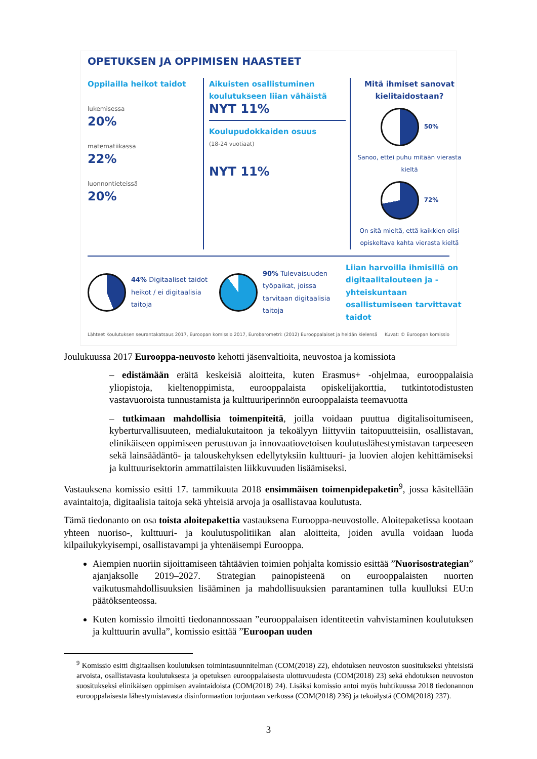OPETUKSEN JA OPPIMISEN HAASTEET
Oppilailla heikot taidot
lukemisessa
20%
matematiikassa
22%
luonnontieteissä
20%
Aikuisten osallistuminen koulutukseen liian vähäistä
NYT 11%
Koulupudokkaiden osuus
(18-24 vuotiaat)
NYT 11%
Mitä ihmiset sanovat kielitaidostaan?
50%
Sanoo, ettei puhu mitään vierasta kieltä
72%
On sitä mieltä, että kaikkien olisi opiskeltava kahta vierasta kieltä
44% Digitaaliset taidot heikot / ei digitaalisia taitoja
90% Tulevaisuuden työpaikat, joissa tarvitaan digitaalisia taitoja
Liian harvoilla ihmisillä on digitaalitalouteen ja -yhteiskuntaan osallistumiseen tarvittavat taidot
Lähteet Koulutuksen seurantakatsaus 2017, Euroopan komissio 2017, Eurobarometri: (2012) Eurooppalaiset ja heidän kielensä Kuvat: © Euroopan komissio
Joulukuussa 2017 Eurooppa-neuvosto kehotti jäsenvaltioita, neuvostoa ja komissiota
– edistämään eräitä keskeisiä aloitteita, kuten Erasmus+ -ohjelmaa, eurooppalaisia yliopistoja, kieltenoppimista, eurooppalaista opiskelijakorttia, tutkintotodistusten vastavuoroista tunnustamista ja kulttuuriperinnön eurooppalaista teemavuotta
– tutkimaan mahdollisia toimenpiteitä, joilla voidaan puuttua digitalisoitumiseen, kyberturvallisuuteen, medialukutaitoon ja tekoälyyn liittyviin taitopuutteisiin, osallistavan, elinikäiseen oppimiseen perustuvan ja innovaatiovetoisen koulutuslähestymistavan tarpeeseen sekä lainsäädäntö- ja talouskehyksen edellytyksiin kulttuuri- ja luovien alojen kehittämiseksi ja kulttuurisektorin ammattilaisten liikkuvuuden lisäämiseksi.
Vastauksena komissio esitti 17. tammikuuta 2018 ensimmäisen toimenpidepaketin<sup>9</sup>, jossa käsitellään avaintaitoja, digitaalisia taitoja sekä yhteisiä arvoja ja osallistavaa koulutusta.
Tämä tiedonanto on osa toista aloitepakettia vastauksena Eurooppa-neuvostolle. Aloitepaketissa kootaan yhteen nuoriso-, kulttuuri- ja koulutuspolitiikan alan aloitteita, joiden avulla voidaan luoda kilpailukykyisempi, osallistavampi ja yhtenäisempi Eurooppa.
Aiempien nuoriin sijoittamiseen tähtäävien toimien pohjalta komissio esittää ”Nuorisostrategian” ajanjaksolle 2019–2027. Strategian painopisteenä on eurooppalaisten nuorten vaikutusmahdollisuuksien lisääminen ja mahdollisuuksien parantaminen tulla kuulluksi EU:n päätöksenteossa.
Kuten komissio ilmoitti tiedonannossaan ”eurooppalaisen identiteetin vahvistaminen koulutuksen ja kulttuurin avulla”, komissio esittää ”Euroopan uuden
<sup>9</sup> Komissio esitti digitaalisen koulutuksen toimintasuunnitelman (COM(2018) 22), ehdotuksen neuvoston suositukseksi yhteisistä arvoista, osallistavasta koulutuksesta ja opetuksen eurooppalaisesta ulottuvuudesta (COM(2018) 23) sekä ehdotuksen neuvoston suositukseksi elinikäisen oppimisen avaintaidoista (COM(2018) 24). Lisäksi komissio antoi myös huhtikuussa 2018 tiedonannon eurooppalaisesta lähestymistavasta disinformaation torjuntaan verkossa (COM(2018) 236) ja tekoälystä (COM(2018) 237).
3